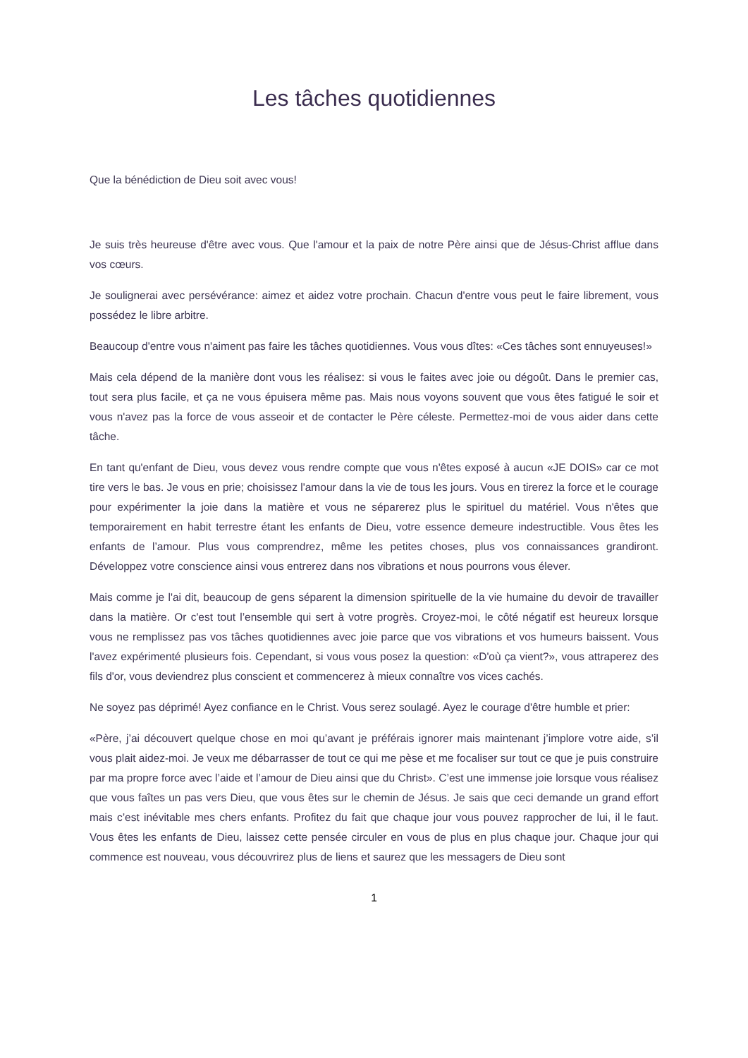Les tâches quotidiennes
Que la bénédiction de Dieu soit avec vous!
Je suis très heureuse d'être avec vous. Que l'amour et la paix de notre Père ainsi que de Jésus-Christ afflue dans vos cœurs.
Je soulignerai avec persévérance: aimez et aidez votre prochain. Chacun d'entre vous peut le faire librement, vous possédez le libre arbitre.
Beaucoup d'entre vous n'aiment pas faire les tâches quotidiennes. Vous vous dîtes: «Ces tâches sont ennuyeuses!»
Mais cela dépend de la manière dont vous les réalisez: si vous le faites avec joie ou dégoût. Dans le premier cas, tout sera plus facile, et ça ne vous épuisera même pas. Mais nous voyons souvent que vous êtes fatigué le soir et vous n'avez pas la force de vous asseoir et de contacter le Père céleste. Permettez-moi de vous aider dans cette tâche.
En tant qu'enfant de Dieu, vous devez vous rendre compte que vous n'êtes exposé à aucun «JE DOIS» car ce mot tire vers le bas. Je vous en prie; choisissez l'amour dans la vie de tous les jours. Vous en tirerez la force et le courage pour expérimenter la joie dans la matière et vous ne séparerez plus le spirituel du matériel. Vous n'êtes que temporairement en habit terrestre étant les enfants de Dieu, votre essence demeure indestructible. Vous êtes les enfants de l’amour. Plus vous comprendrez, même les petites choses, plus vos connaissances grandiront. Développez votre conscience ainsi vous entrerez dans nos vibrations et nous pourrons vous élever.
Mais comme je l'ai dit, beaucoup de gens séparent la dimension spirituelle de la vie humaine du devoir de travailler dans la matière. Or c'est tout l’ensemble qui sert à votre progrès. Croyez-moi, le côté négatif est heureux lorsque vous ne remplissez pas vos tâches quotidiennes avec joie parce que vos vibrations et vos humeurs baissent. Vous l'avez expérimenté plusieurs fois. Cependant, si vous vous posez la question: «D'où ça vient?», vous attraperez des fils d'or, vous deviendrez plus conscient et commencerez à mieux connaître vos vices cachés.
Ne soyez pas déprimé! Ayez confiance en le Christ. Vous serez soulagé. Ayez le courage d'être humble et prier:
«Père, j’ai découvert quelque chose en moi qu’avant je préférais ignorer mais maintenant j’implore votre aide, s’il vous plait aidez-moi. Je veux me débarrasser de tout ce qui me pèse et me focaliser sur tout ce que je puis construire par ma propre force avec l’aide et l’amour de Dieu ainsi que du Christ». C’est une immense joie lorsque vous réalisez que vous faîtes un pas vers Dieu, que vous êtes sur le chemin de Jésus. Je sais que ceci demande un grand effort mais c’est inévitable mes chers enfants. Profitez du fait que chaque jour vous pouvez rapprocher de lui, il le faut. Vous êtes les enfants de Dieu, laissez cette pensée circuler en vous de plus en plus chaque jour. Chaque jour qui commence est nouveau, vous découvrirez plus de liens et saurez que les messagers de Dieu sont
1